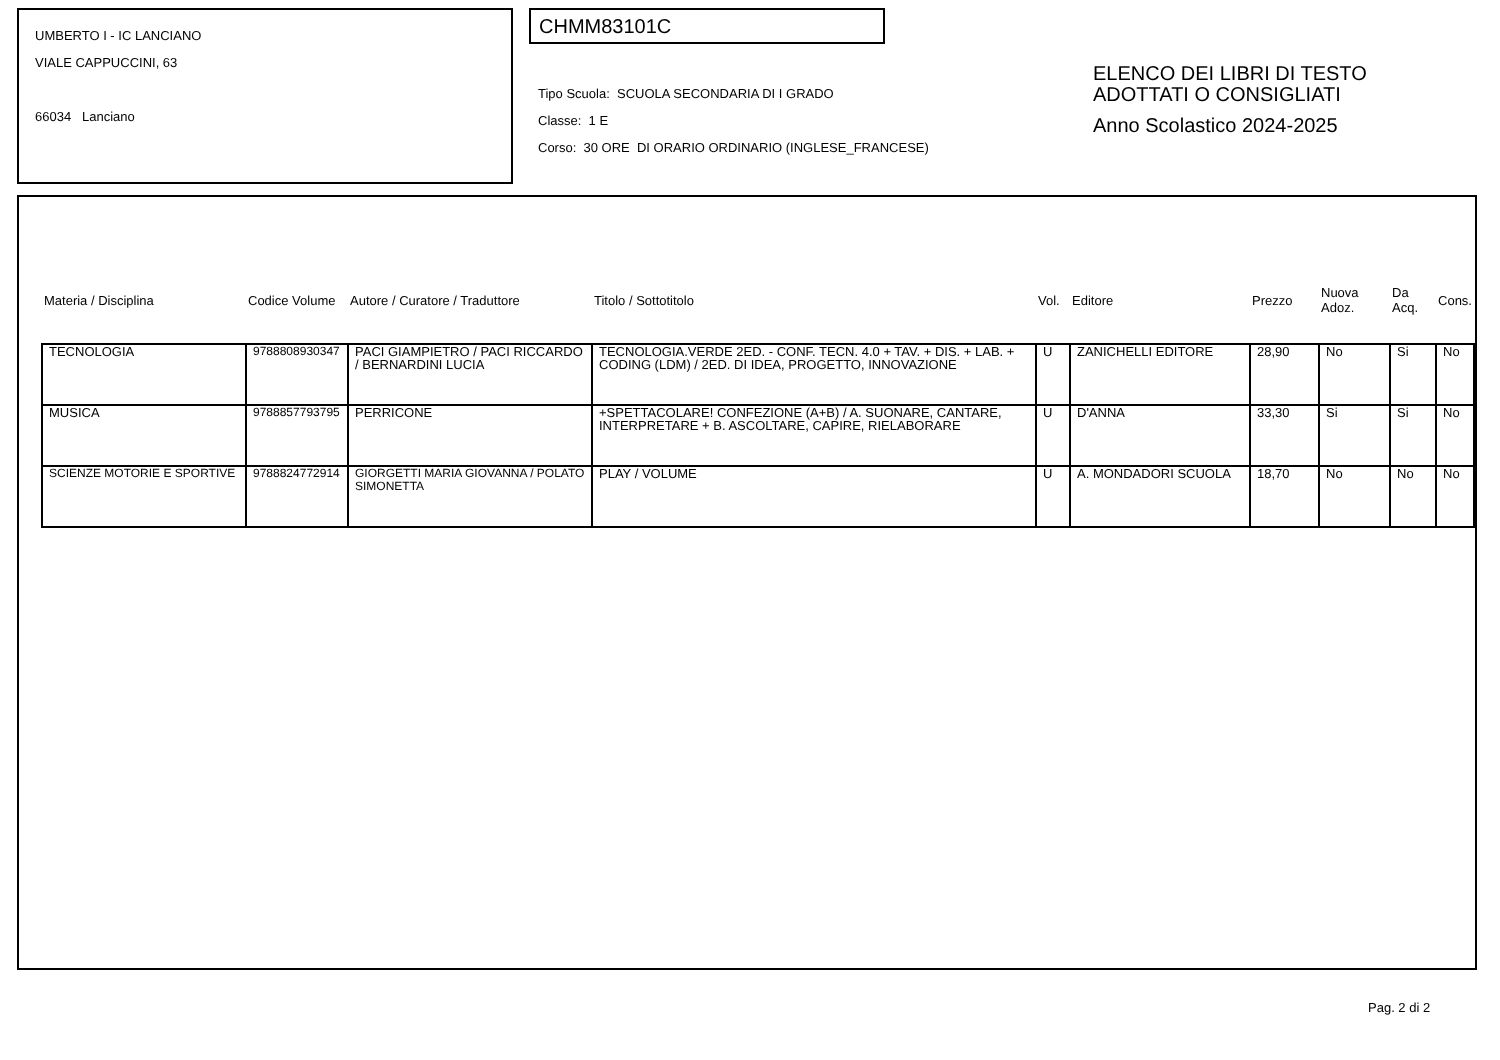UMBERTO I - IC LANCIANO
VIALE CAPPUCCINI, 63
66034 Lanciano
CHMM83101C
Tipo Scuola: SCUOLA SECONDARIA DI I GRADO
Classe: 1 E
Corso: 30 ORE DI ORARIO ORDINARIO (INGLESE_FRANCESE)
ELENCO DEI LIBRI DI TESTO
ADOTTATI O CONSIGLIATI
Anno Scolastico 2024-2025
| Materia / Disciplina | Codice Volume | Autore / Curatore / Traduttore | Titolo / Sottotitolo | Vol. | Editore | Prezzo | Nuova Adoz. | Da Acq. | Cons. |
| --- | --- | --- | --- | --- | --- | --- | --- | --- | --- |
| TECNOLOGIA | 9788808930347 | PACI GIAMPIETRO / PACI RICCARDO / BERNARDINI LUCIA | TECNOLOGIA.VERDE 2ED. - CONF. TECN. 4.0 + TAV. + DIS. + LAB. + CODING (LDM) / 2ED. DI IDEA, PROGETTO, INNOVAZIONE | U | ZANICHELLI EDITORE | 28,90 | No | Si | No |
| MUSICA | 9788857793795 | PERRICONE | +SPETTACOLARE! CONFEZIONE (A+B) / A. SUONARE, CANTARE, INTERPRETARE + B. ASCOLTARE, CAPIRE, RIELABORARE | U | D'ANNA | 33,30 | Si | Si | No |
| SCIENZE MOTORIE E SPORTIVE | 9788824772914 | GIORGETTI MARIA GIOVANNA / POLATO SIMONETTA | PLAY / VOLUME | U | A. MONDADORI SCUOLA | 18,70 | No | No | No |
Pag. 2 di 2